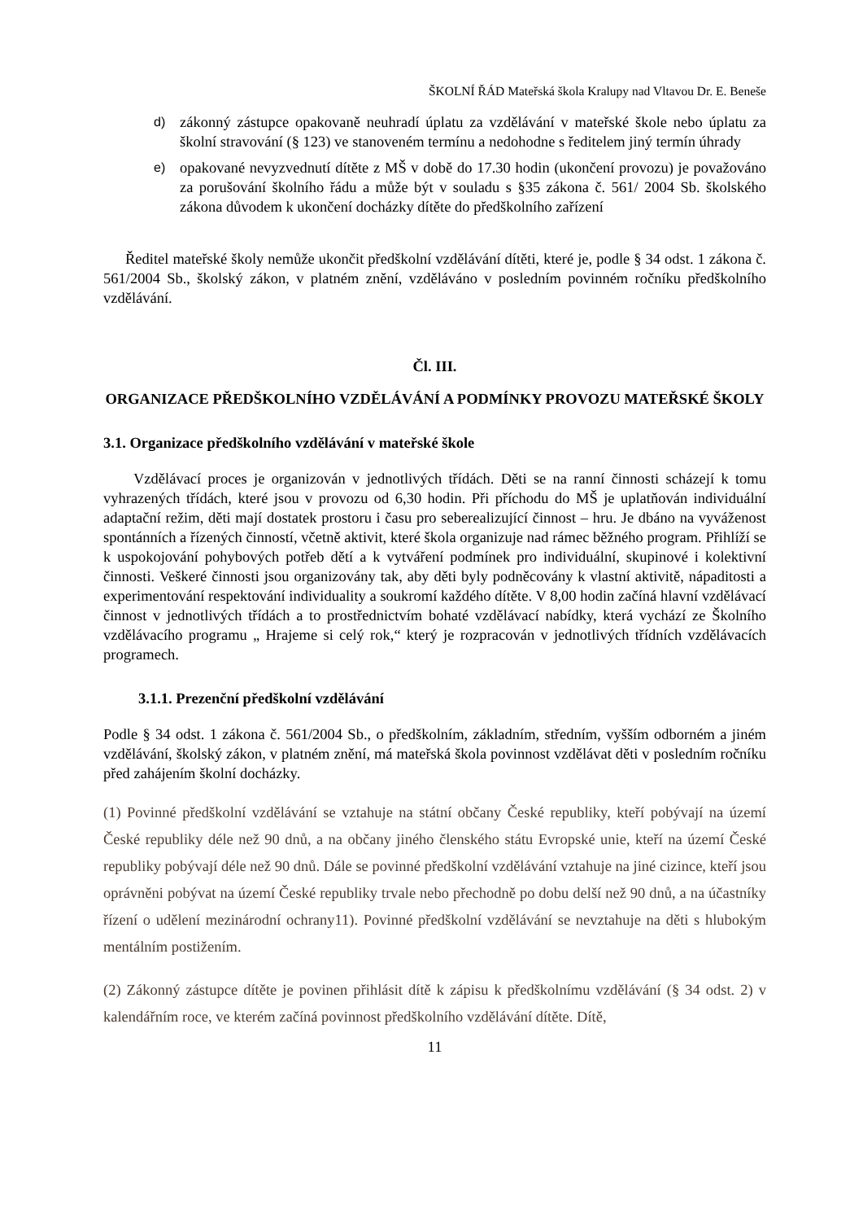ŠKOLNÍ ŘÁD Mateřská škola Kralupy nad Vltavou Dr. E. Beneše
d)
zákonný zástupce opakovaně neuhradí úplatu za vzdělávání v mateřské škole nebo úplatu za školní stravování (§ 123) ve stanoveném termínu a nedohodne s ředitelem jiný termín úhrady
e)
opakované nevyzvednutí dítěte z MŠ v době do 17.30 hodin (ukončení provozu) je považováno za porušování školního řádu a může být v souladu s §35 zákona č. 561/ 2004 Sb. školského zákona důvodem k ukončení docházky dítěte do předškolního zařízení
Ředitel mateřské školy nemůže ukončit předškolní vzdělávání dítěti, které je, podle § 34 odst. 1 zákona č. 561/2004 Sb., školský zákon, v platném znění, vzděláváno v posledním povinném ročníku předškolního vzdělávání.
Čl. III.
ORGANIZACE PŘEDŠKOLNÍHO VZDĚLÁVÁNÍ A PODMÍNKY PROVOZU MATEŘSKÉ ŠKOLY
3.1. Organizace předškolního vzdělávání v mateřské škole
Vzdělávací proces je organizován v jednotlivých třídách. Děti se na ranní činnosti scházejí k tomu vyhrazených třídách, které jsou v provozu od 6,30 hodin. Při příchodu do MŠ je uplatňován individuální adaptační režim, děti mají dostatek prostoru i času pro seberealizující činnost – hru. Je dbáno na vyváženost spontánních a řízených činností, včetně aktivit, které škola organizuje nad rámec běžného program. Přihlíží se k uspokojování pohybových potřeb dětí a k vytváření podmínek pro individuální, skupinové i kolektivní činnosti. Veškeré činnosti jsou organizovány tak, aby děti byly podněcovány k vlastní aktivitě, nápaditosti a experimentování respektování individuality a soukromí každého dítěte. V 8,00 hodin začíná hlavní vzdělávací činnost v jednotlivých třídách a to prostřednictvím bohaté vzdělávací nabídky, která vychází ze Školního vzdělávacího programu „ Hrajeme si celý rok,“ který je rozpracován v jednotlivých třídních vzdělávacích programech.
3.1.1. Prezenční předškolní vzdělávání
Podle § 34 odst. 1 zákona č. 561/2004 Sb., o předškolním, základním, středním, vyšším odborném a jiném vzdělávání, školský zákon, v platném znění, má mateřská škola povinnost vzdělávat děti v posledním ročníku před zahájením školní docházky.
(1) Povinné předškolní vzdělávání se vztahuje na státní občany České republiky, kteří pobývají na území České republiky déle než 90 dnů, a na občany jiného členského státu Evropské unie, kteří na území České republiky pobývají déle než 90 dnů. Dále se povinné předškolní vzdělávání vztahuje na jiné cizince, kteří jsou oprávněni pobývat na území České republiky trvale nebo přechodně po dobu delší než 90 dnů, a na účastníky řízení o udělení mezinárodní ochrany11). Povinné předškolní vzdělávání se nevztahuje na děti s hlubokým mentálním postižením.
(2) Zákonný zástupce dítěte je povinen přihlásit dítě k zápisu k předškolnímu vzdělávání (§ 34 odst. 2) v kalendářním roce, ve kterém začíná povinnost předškolního vzdělávání dítěte. Dítě,
11